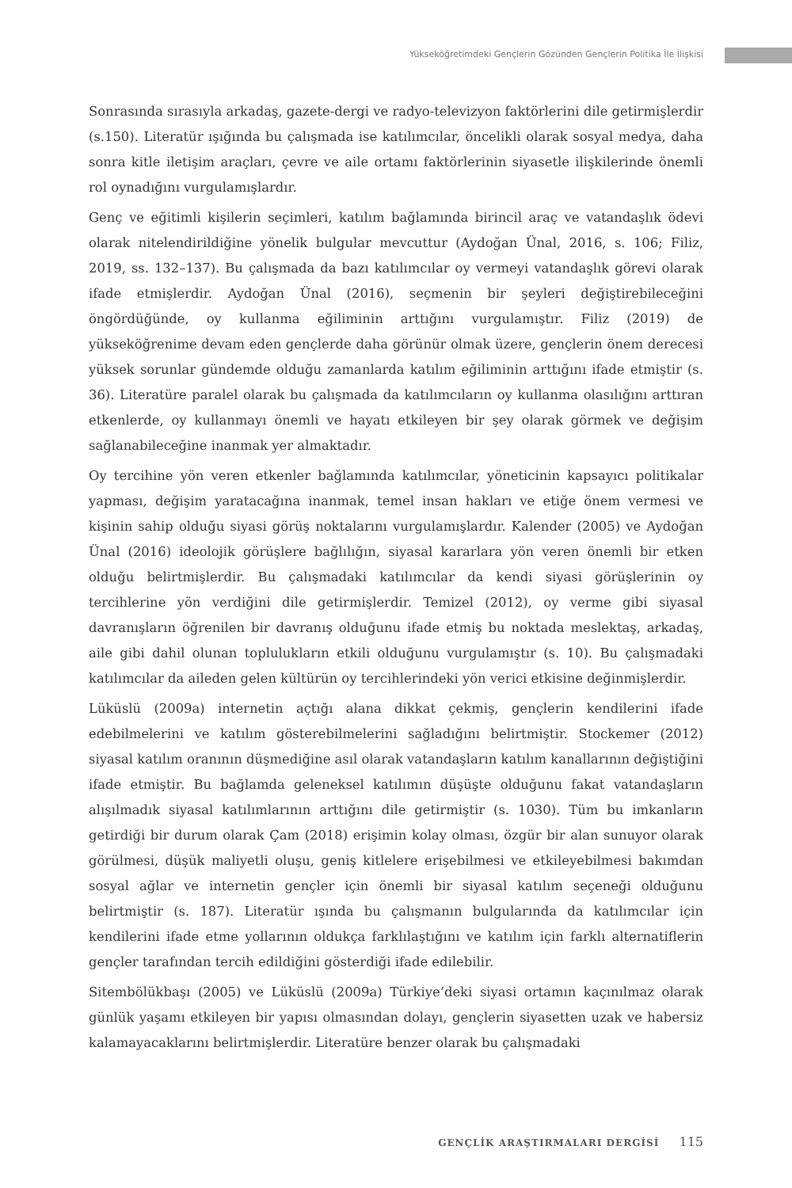Yükseköğretimdeki Gençlerin Gözünden Gençlerin Politika İle İlişkisi
Sonrasında sırasıyla arkadaş, gazete-dergi ve radyo-televizyon faktörlerini dile getirmişlerdir (s.150). Literatür ışığında bu çalışmada ise katılımcılar, öncelikli olarak sosyal medya, daha sonra kitle iletişim araçları, çevre ve aile ortamı faktörlerinin siyasetle ilişkilerinde önemli rol oynadığını vurgulamışlardır.
Genç ve eğitimli kişilerin seçimleri, katılım bağlamında birincil araç ve vatandaşlık ödevi olarak nitelendirildiğine yönelik bulgular mevcuttur (Aydoğan Ünal, 2016, s. 106; Filiz, 2019, ss. 132–137). Bu çalışmada da bazı katılımcılar oy vermeyi vatandaşlık görevi olarak ifade etmişlerdir. Aydoğan Ünal (2016), seçmenin bir şeyleri değiştirebileceğini öngördüğünde, oy kullanma eğiliminin arttığını vurgulamıştır. Filiz (2019) de yükseköğrenime devam eden gençlerde daha görünür olmak üzere, gençlerin önem derecesi yüksek sorunlar gündemde olduğu zamanlarda katılım eğiliminin arttığını ifade etmiştir (s. 36). Literatüre paralel olarak bu çalışmada da katılımcıların oy kullanma olasılığını arttıran etkenlerde, oy kullanmayı önemli ve hayatı etkileyen bir şey olarak görmek ve değişim sağlanabileceğine inanmak yer almaktadır.
Oy tercihine yön veren etkenler bağlamında katılımcılar, yöneticinin kapsayıcı politikalar yapması, değişim yaratacağına inanmak, temel insan hakları ve etiğe önem vermesi ve kişinin sahip olduğu siyasi görüş noktalarını vurgulamışlardır. Kalender (2005) ve Aydoğan Ünal (2016) ideolojik görüşlere bağlılığın, siyasal kararlara yön veren önemli bir etken olduğu belirtmişlerdir. Bu çalışmadaki katılımcılar da kendi siyasi görüşlerinin oy tercihlerine yön verdiğini dile getirmişlerdir. Temizel (2012), oy verme gibi siyasal davranışların öğrenilen bir davranış olduğunu ifade etmiş bu noktada meslektaş, arkadaş, aile gibi dahil olunan toplulukların etkili olduğunu vurgulamıştır (s. 10). Bu çalışmadaki katılımcılar da aileden gelen kültürün oy tercihlerindeki yön verici etkisine değinmişlerdir.
Lüküslü (2009a) internetin açtığı alana dikkat çekmiş, gençlerin kendilerini ifade edebilmelerini ve katılım gösterebilmelerini sağladığını belirtmiştir. Stockemer (2012) siyasal katılım oranının düşmediğine asıl olarak vatandaşların katılım kanallarının değiştiğini ifade etmiştir. Bu bağlamda geleneksel katılımın düşüşte olduğunu fakat vatandaşların alışılmadık siyasal katılımlarının arttığını dile getirmiştir (s. 1030). Tüm bu imkanların getirdiği bir durum olarak Çam (2018) erişimin kolay olması, özgür bir alan sunuyor olarak görülmesi, düşük maliyetli oluşu, geniş kitlelere erişebilmesi ve etkileyebilmesi bakımdan sosyal ağlar ve internetin gençler için önemli bir siyasal katılım seçeneği olduğunu belirtmiştir (s. 187). Literatür ışında bu çalışmanın bulgularında da katılımcılar için kendilerini ifade etme yollarının oldukça farklılaştığını ve katılım için farklı alternatiflerin gençler tarafından tercih edildiğini gösterdiği ifade edilebilir.
Sitembölükbaşı (2005) ve Lüküslü (2009a) Türkiye’deki siyasi ortamın kaçınılmaz olarak günlük yaşamı etkileyen bir yapısı olmasından dolayı, gençlerin siyasetten uzak ve habersiz kalamayacaklarını belirtmişlerdir. Literatüre benzer olarak bu çalışmadaki
GENÇLİK ARAŞTIRMALARI DERGİSİ 115